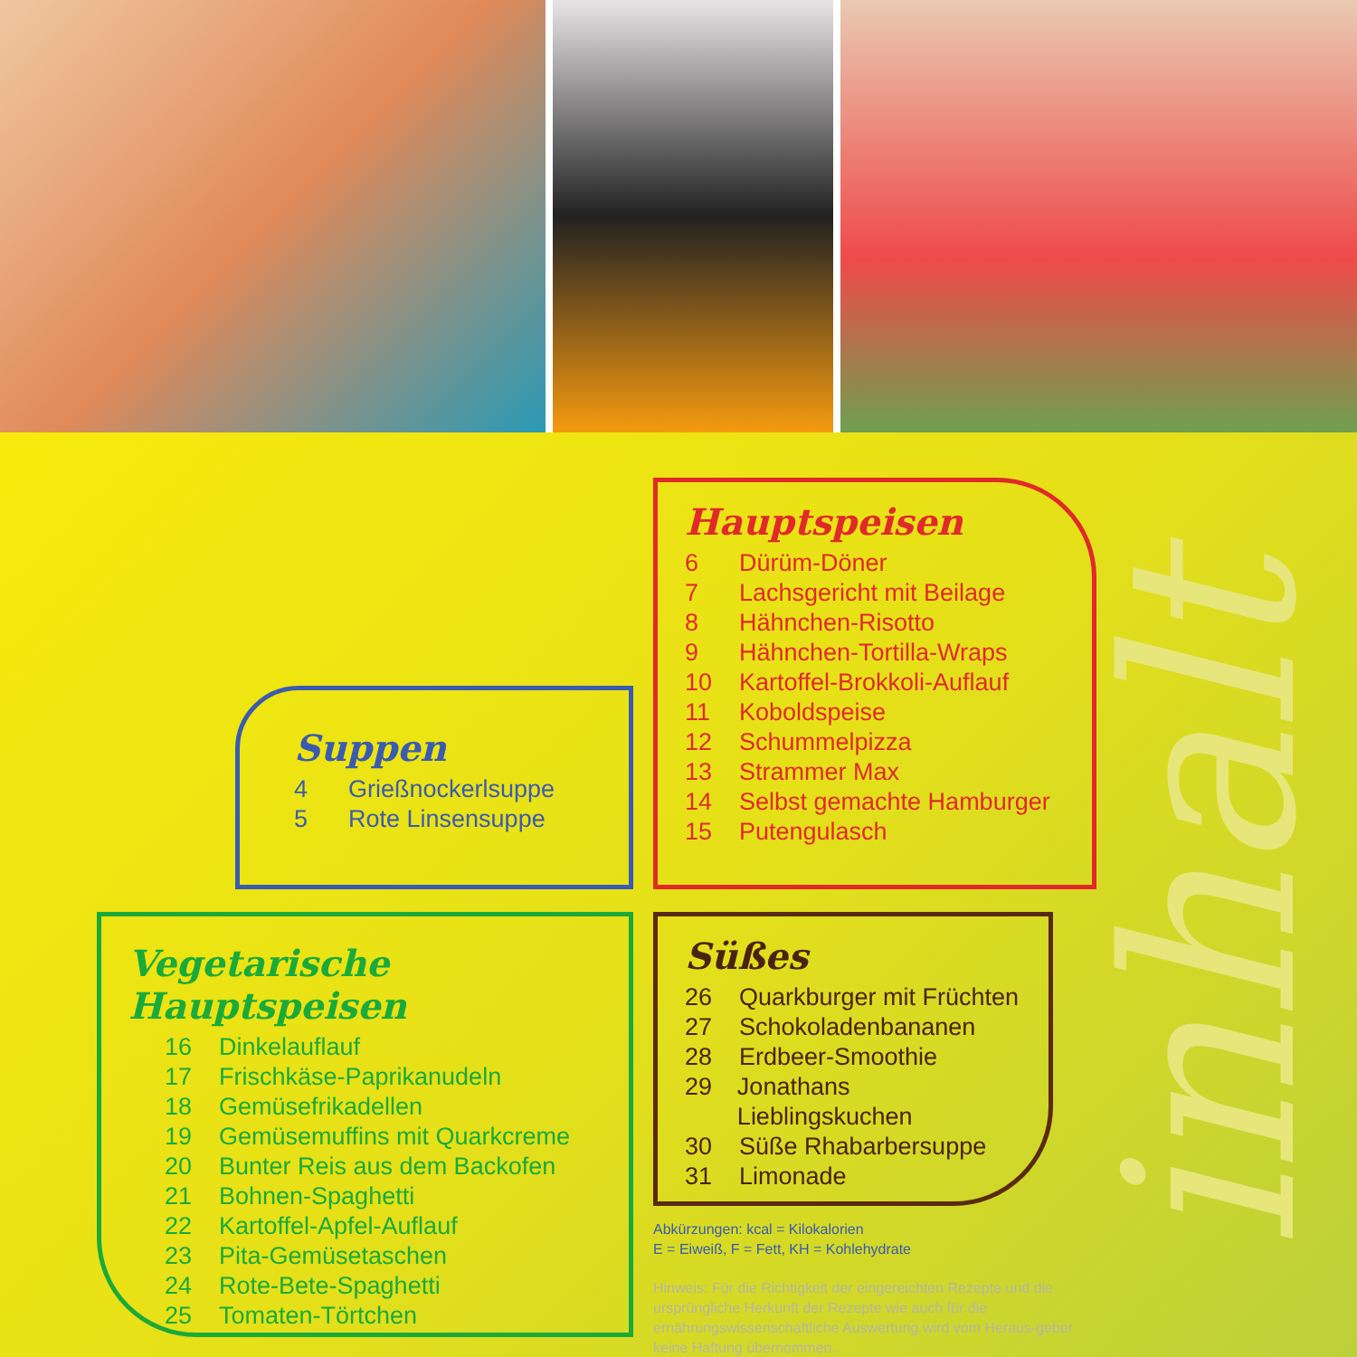inhalt
Hauptspeisen
6 Dürüm-Döner
7 Lachsgericht mit Beilage
8 Hähnchen-Risotto
9 Hähnchen-Tortilla-Wraps
10 Kartoffel-Brokkoli-Auflauf
11 Koboldspeise
12 Schummelpizza
13 Strammer Max
14 Selbst gemachte Hamburger
15 Putengulasch
Suppen
4 Grießnockerlsuppe
5 Rote Linsensuppe
Vegetarische Hauptspeisen
16 Dinkelauflauf
17 Frischkäse-Paprikanudeln
18 Gemüsefrikadellen
19 Gemüsemuffins mit Quarkcreme
20 Bunter Reis aus dem Backofen
21 Bohnen-Spaghetti
22 Kartoffel-Apfel-Auflauf
23 Pita-Gemüsetaschen
24 Rote-Bete-Spaghetti
25 Tomaten-Törtchen
Süßes
26 Quarkburger mit Früchten
27 Schokoladenbananen
28 Erdbeer-Smoothie
29 Jonathans Lieblingskuchen
30 Süße Rhabarbersuppe
31 Limonade
Abkürzungen: kcal = Kilokalorien
E = Eiweiß, F = Fett, KH = Kohlehydrate
Hinweis: Für die Richtigkeit der eingereichten Rezepte und die ursprüngliche Herkunft der Rezepte wie auch für die ernährungswissenschaftliche Auswertung wird vom Heraus-geber keine Haftung übernommen.